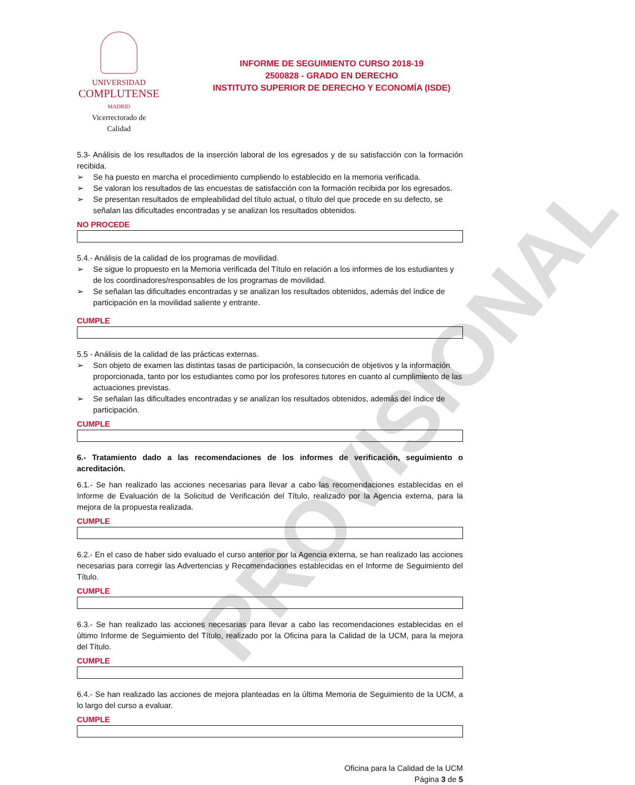PROVISIONAL
UNIVERSIDAD
COMPLUTENSE
MADRID
Vicerrectorado de
Calidad
INFORME DE SEGUIMIENTO CURSO 2018-19
2500828 - GRADO EN DERECHO
INSTITUTO SUPERIOR DE DERECHO Y ECONOMÍA (ISDE)
5.3- Análisis de los resultados de la inserción laboral de los egresados y de su satisfacción con la formación recibida.
➢ Se ha puesto en marcha el procedimiento cumpliendo lo establecido en la memoria verificada.
➢ Se valoran los resultados de las encuestas de satisfacción con la formación recibida por los egresados.
➢ Se presentan resultados de empleabilidad del título actual, o título del que procede en su defecto, se señalan las dificultades encontradas y se analizan los resultados obtenidos.
NO PROCEDE
5.4.- Análisis de la calidad de los programas de movilidad.
➢ Se sigue lo propuesto en la Memoria verificada del Título en relación a los informes de los estudiantes y de los coordinadores/responsables de los programas de movilidad.
➢ Se señalan las dificultades encontradas y se analizan los resultados obtenidos, además del índice de participación en la movilidad saliente y entrante.
CUMPLE
5.5 - Análisis de la calidad de las prácticas externas.
➢ Son objeto de examen las distintas tasas de participación, la consecución de objetivos y la información proporcionada, tanto por los estudiantes como por los profesores tutores en cuanto al cumplimiento de las actuaciones previstas.
➢ Se señalan las dificultades encontradas y se analizan los resultados obtenidos, además del índice de participación.
CUMPLE
6.- Tratamiento dado a las recomendaciones de los informes de verificación, seguimiento o acreditación.
6.1.- Se han realizado las acciones necesarias para llevar a cabo las recomendaciones establecidas en el Informe de Evaluación de la Solicitud de Verificación del Título, realizado por la Agencia externa, para la mejora de la propuesta realizada.
CUMPLE
6.2.- En el caso de haber sido evaluado el curso anterior por la Agencia externa, se han realizado las acciones necesarias para corregir las Advertencias y Recomendaciones establecidas en el Informe de Seguimiento del Título.
CUMPLE
6.3.- Se han realizado las acciones necesarias para llevar a cabo las recomendaciones establecidas en el último Informe de Seguimiento del Título, realizado por la Oficina para la Calidad de la UCM, para la mejora del Título.
CUMPLE
6.4.- Se han realizado las acciones de mejora planteadas en la última Memoria de Seguimiento de la UCM, a lo largo del curso a evaluar.
CUMPLE
Oficina para la Calidad de la UCM
Página 3 de 5